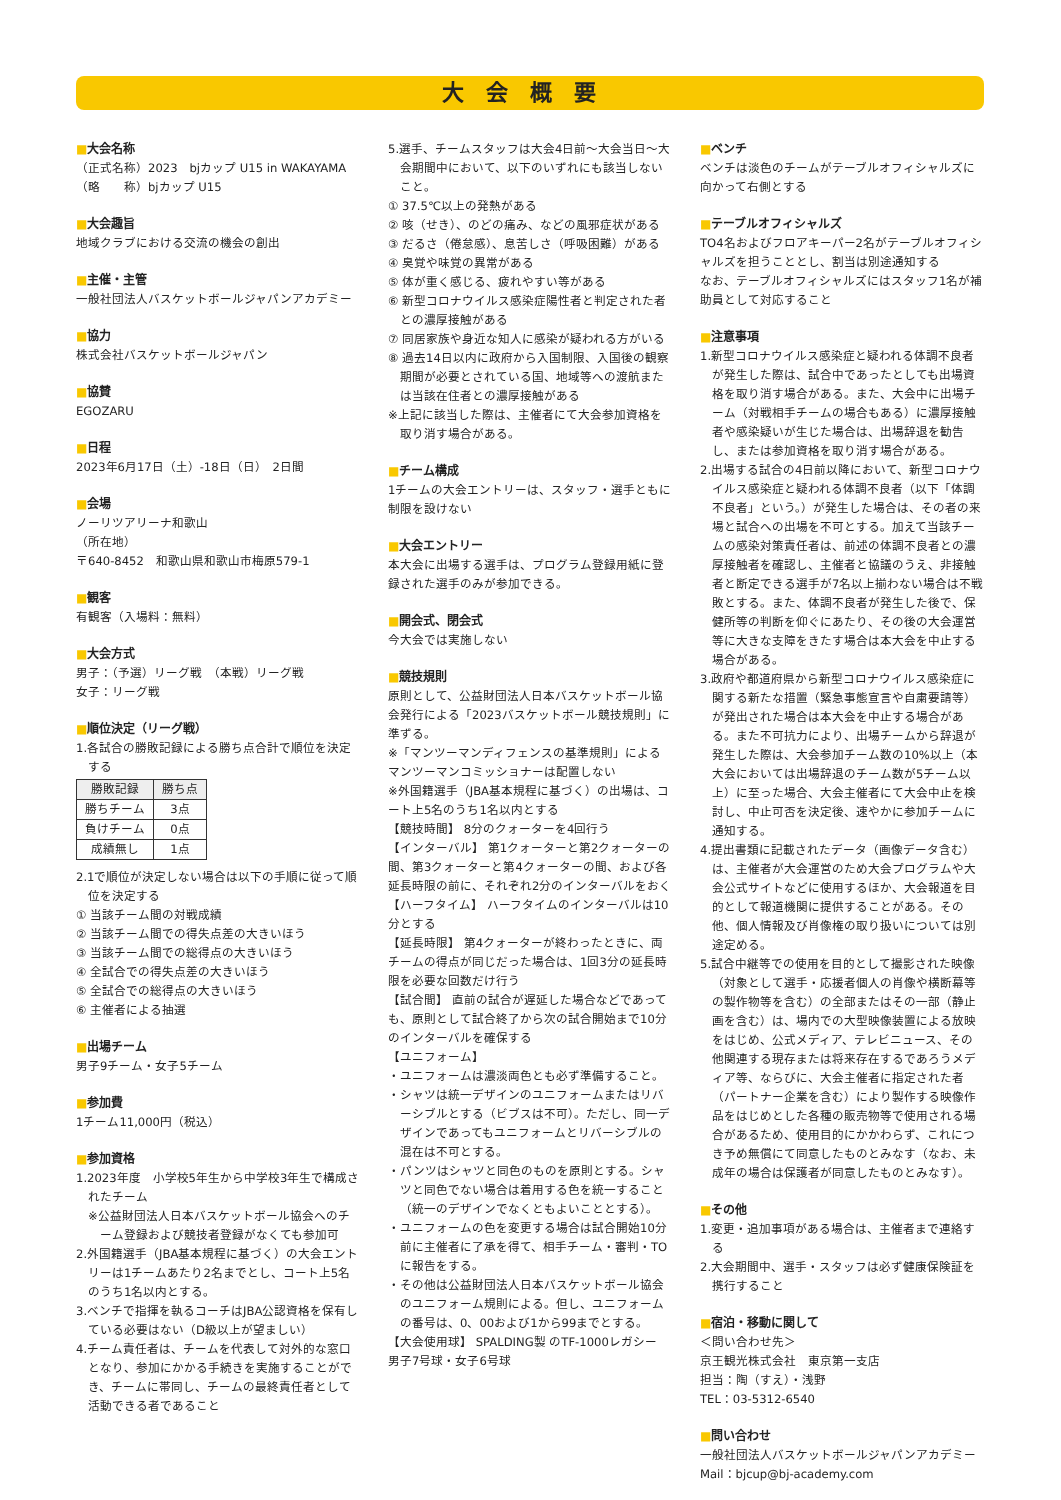大会概要
■大会名称
（正式名称）2023　bjカップ U15 in WAKAYAMA
（略　　称）bjカップ U15
■大会趣旨
地域クラブにおける交流の機会の創出
■主催・主管
一般社団法人バスケットボールジャパンアカデミー
■協力
株式会社バスケットボールジャパン
■協賛
EGOZARU
■日程
2023年6月17日（土）-18日（日）　2日間
■会場
ノーリツアリーナ和歌山
（所在地）
〒640-8452　和歌山県和歌山市梅原579-1
■観客
有観客（入場料：無料）
■大会方式
男子：（予選）リーグ戦　（本戦）リーグ戦
女子：リーグ戦
■順位決定（リーグ戦）
1.各試合の勝敗記録による勝ち点合計で順位を決定する
| 勝敗記録 | 勝ち点 |
| --- | --- |
| 勝ちチーム | 3点 |
| 負けチーム | 0点 |
| 成績無し | 1点 |
2.1で順位が決定しない場合は以下の手順に従って順位を決定する
① 当該チーム間の対戦成績
② 当該チーム間での得失点差の大きいほう
③ 当該チーム間での総得点の大きいほう
④ 全試合での得失点差の大きいほう
⑤ 全試合での総得点の大きいほう
⑥ 主催者による抽選
■出場チーム
男子9チーム・女子5チーム
■参加費
1チーム11,000円（税込）
■参加資格
1.2023年度　小学校5年生から中学校3年生で構成されたチーム
※公益財団法人日本バスケットボール協会へのチーム登録および競技者登録がなくても参加可
2.外国籍選手（JBA基本規程に基づく）の大会エントリーは1チームあたり2名までとし、コート上5名のうち1名以内とする。
3.ベンチで指揮を執るコーチはJBA公認資格を保有している必要はない（D級以上が望ましい）
4.チーム責任者は、チームを代表して対外的な窓口となり、参加にかかる手続きを実施することができ、チームに帯同し、チームの最終責任者として活動できる者であること
5.選手、チームスタッフは大会4日前～大会当日～大会期間中において、以下のいずれにも該当しないこと。
① 37.5℃以上の発熱がある
② 咳（せき）、のどの痛み、などの風邪症状がある
③ だるさ（倦怠感）、息苦しさ（呼吸困難）がある
④ 臭覚や味覚の異常がある
⑤ 体が重く感じる、疲れやすい等がある
⑥ 新型コロナウイルス感染症陽性者と判定された者との濃厚接触がある
⑦ 同居家族や身近な知人に感染が疑われる方がいる
⑧ 過去14日以内に政府から入国制限、入国後の観察期間が必要とされている国、地域等への渡航または当該在住者との濃厚接触がある
※上記に該当した際は、主催者にて大会参加資格を取り消す場合がある。
■チーム構成
1チームの大会エントリーは、スタッフ・選手ともに制限を設けない
■大会エントリー
本大会に出場する選手は、プログラム登録用紙に登録された選手のみが参加できる。
■開会式、閉会式
今大会では実施しない
■競技規則
原則として、公益財団法人日本バスケットボール協会発行による「2023バスケットボール競技規則」に準ずる。
※「マンツーマンディフェンスの基準規則」によるマンツーマンコミッショナーは配置しない
※外国籍選手（JBA基本規程に基づく）の出場は、コート上5名のうち1名以内とする
【競技時間】 8分のクォーターを4回行う
【インターバル】 第1クォーターと第2クォーターの間、第3クォーターと第4クォーターの間、および各延長時限の前に、それぞれ2分のインターバルをおく
【ハーフタイム】 ハーフタイムのインターバルは10分とする
【延長時限】 第4クォーターが終わったときに、両チームの得点が同じだった場合は、1回3分の延長時限を必要な回数だけ行う
【試合間】 直前の試合が遅延した場合などであっても、原則として試合終了から次の試合開始まで10分のインターバルを確保する
【ユニフォーム】
・ユニフォームは濃淡両色とも必ず準備すること。
・シャツは統一デザインのユニフォームまたはリバーシブルとする（ビブスは不可）。ただし、同一デザインであってもユニフォームとリバーシブルの混在は不可とする。
・パンツはシャツと同色のものを原則とする。シャツと同色でない場合は着用する色を統一すること（統一のデザインでなくともよいこととする）。
・ユニフォームの色を変更する場合は試合開始10分前に主催者に了承を得て、相手チーム・審判・TOに報告をする。
・その他は公益財団法人日本バスケットボール協会のユニフォーム規則による。但し、ユニフォームの番号は、0、00および1から99までとする。
【大会使用球】 SPALDING製 のTF-1000レガシー 男子7号球・女子6号球
■ベンチ
ベンチは淡色のチームがテーブルオフィシャルズに向かって右側とする
■テーブルオフィシャルズ
TO4名およびフロアキーパー2名がテーブルオフィシャルズを担うこととし、割当は別途通知する
なお、テーブルオフィシャルズにはスタッフ1名が補助員として対応すること
■注意事項
1.新型コロナウイルス感染症と疑われる体調不良者が発生した際は、試合中であったとしても出場資格を取り消す場合がある。また、大会中に出場チーム（対戦相手チームの場合もある）に濃厚接触者や感染疑いが生じた場合は、出場辞退を勧告し、または参加資格を取り消す場合がある。
2.出場する試合の4日前以降において、新型コロナウイルス感染症と疑われる体調不良者（以下「体調不良者」という。）が発生した場合は、その者の来場と試合への出場を不可とする。加えて当該チームの感染対策責任者は、前述の体調不良者との濃厚接触者を確認し、主催者と協議のうえ、非接触者と断定できる選手が7名以上揃わない場合は不戦敗とする。また、体調不良者が発生した後で、保健所等の判断を仰ぐにあたり、その後の大会運営等に大きな支障をきたす場合は本大会を中止する場合がある。
3.政府や都道府県から新型コロナウイルス感染症に関する新たな措置（緊急事態宣言や自粛要請等）が発出された場合は本大会を中止する場合がある。また不可抗力により、出場チームから辞退が発生した際は、大会参加チーム数の10%以上（本大会においては出場辞退のチーム数が5チーム以上）に至った場合、大会主催者にて大会中止を検討し、中止可否を決定後、速やかに参加チームに通知する。
4.提出書類に記載されたデータ（画像データ含む）は、主催者が大会運営のため大会プログラムや大会公式サイトなどに使用するほか、大会報道を目的として報道機関に提供することがある。その他、個人情報及び肖像権の取り扱いについては別途定める。
5.試合中継等での使用を目的として撮影された映像（対象として選手・応援者個人の肖像や横断幕等の製作物等を含む）の全部またはその一部（静止画を含む）は、場内での大型映像装置による放映をはじめ、公式メディア、テレビニュース、その他関連する現存または将来存在するであろうメディア等、ならびに、大会主催者に指定された者（パートナー企業を含む）により製作する映像作品をはじめとした各種の販売物等で使用される場合があるため、使用目的にかかわらず、これにつき予め無償にて同意したものとみなす（なお、未成年の場合は保護者が同意したものとみなす）。
■その他
1.変更・追加事項がある場合は、主催者まで連絡する
2.大会期間中、選手・スタッフは必ず健康保険証を携行すること
■宿泊・移動に関して
＜問い合わせ先＞
京王観光株式会社　東京第一支店
担当：陶（すえ）・浅野
TEL：03-5312-6540
■問い合わせ
一般社団法人バスケットボールジャパンアカデミー
Mail：bjcup@bj-academy.com